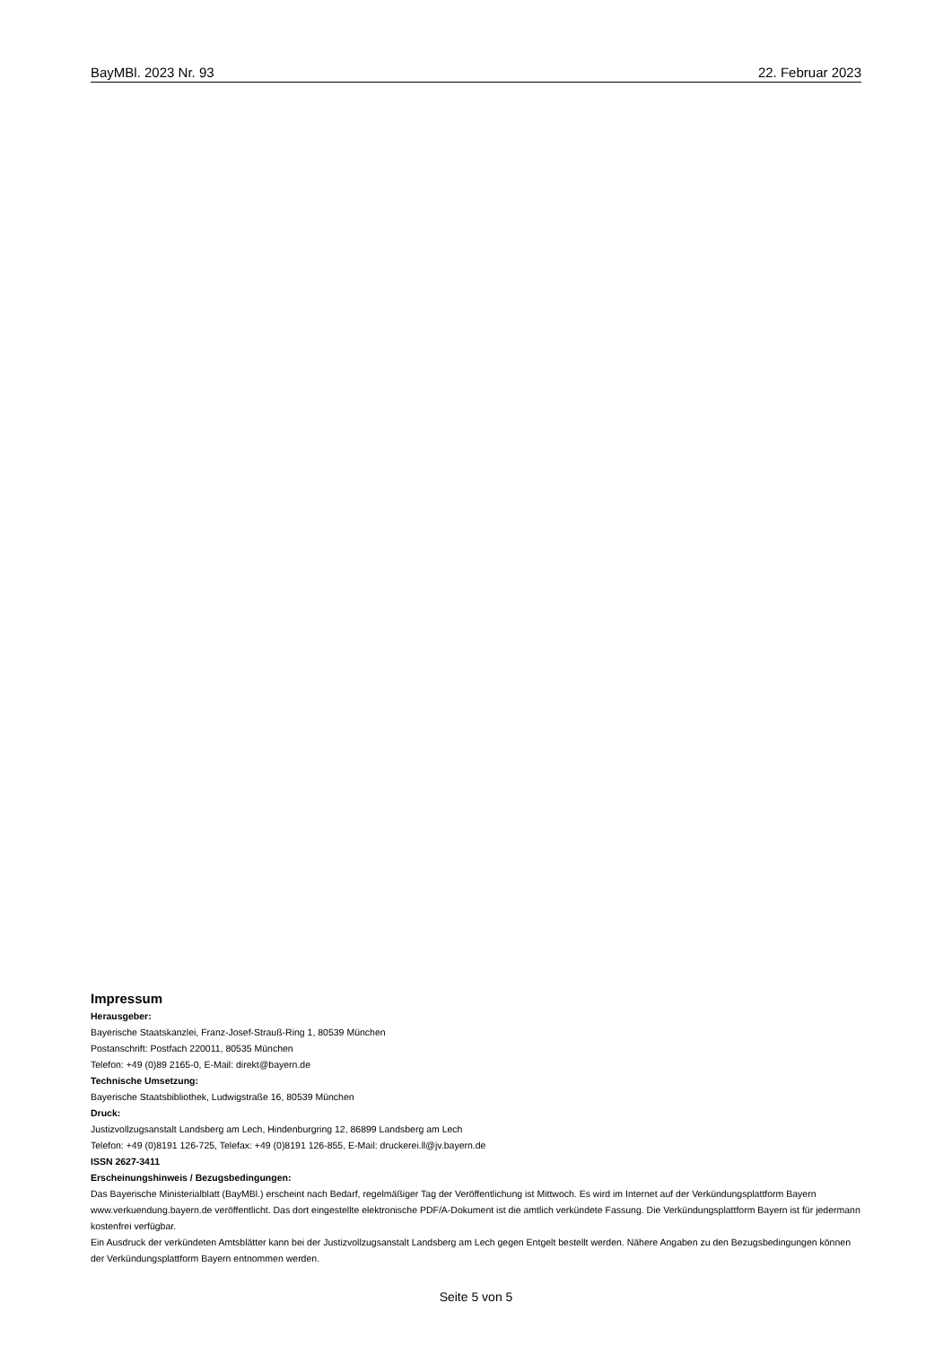BayMBl. 2023 Nr. 93 22. Februar 2023
Impressum
Herausgeber:
Bayerische Staatskanzlei, Franz-Josef-Strauß-Ring 1, 80539 München
Postanschrift: Postfach 220011, 80535 München
Telefon: +49 (0)89 2165-0, E-Mail: direkt@bayern.de
Technische Umsetzung:
Bayerische Staatsbibliothek, Ludwigstraße 16, 80539 München
Druck:
Justizvollzugsanstalt Landsberg am Lech, Hindenburgring 12, 86899 Landsberg am Lech
Telefon: +49 (0)8191 126-725, Telefax: +49 (0)8191 126-855, E-Mail: druckerei.ll@jv.bayern.de
ISSN 2627-3411
Erscheinungshinweis / Bezugsbedingungen:
Das Bayerische Ministerialblatt (BayMBl.) erscheint nach Bedarf, regelmäßiger Tag der Veröffentlichung ist Mittwoch. Es wird im Internet auf der Verkündungsplattform Bayern www.verkuendung.bayern.de veröffentlicht. Das dort eingestellte elektronische PDF/A-Dokument ist die amtlich verkündete Fassung. Die Verkündungsplattform Bayern ist für jedermann kostenfrei verfügbar.
Ein Ausdruck der verkündeten Amtsblätter kann bei der Justizvollzugsanstalt Landsberg am Lech gegen Entgelt bestellt werden. Nähere Angaben zu den Bezugsbedingungen können der Verkündungsplattform Bayern entnommen werden.
Seite 5 von 5